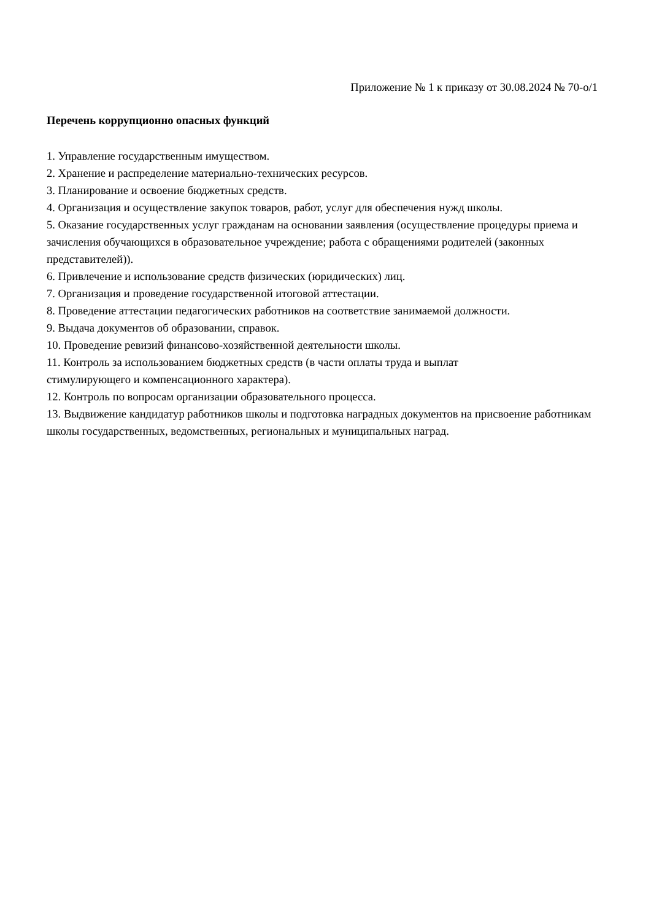Приложение № 1 к приказу от 30.08.2024 № 70-о/1
Перечень коррупционно опасных функций
1. Управление государственным имуществом.
2. Хранение и распределение материально-технических ресурсов.
3. Планирование и освоение бюджетных средств.
4. Организация и осуществление закупок товаров, работ, услуг для обеспечения нужд школы.
5. Оказание государственных услуг гражданам на основании заявления (осуществление процедуры приема и зачисления обучающихся в образовательное учреждение; работа с обращениями родителей (законных представителей)).
6. Привлечение и использование средств физических (юридических) лиц.
7. Организация и проведение государственной итоговой аттестации.
8. Проведение аттестации педагогических работников на соответствие занимаемой должности.
9. Выдача документов об образовании, справок.
10. Проведение ревизий финансово-хозяйственной деятельности школы.
11. Контроль за использованием бюджетных средств (в части оплаты труда и выплат
стимулирующего и компенсационного характера).
12. Контроль по вопросам организации образовательного процесса.
13. Выдвижение кандидатур работников школы и подготовка наградных документов на присвоение работникам школы государственных, ведомственных, региональных и муниципальных наград.